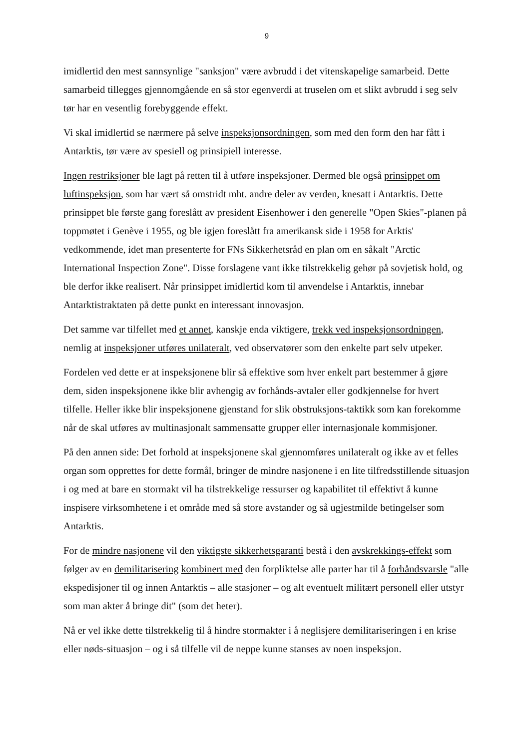9
imidlertid den mest sannsynlige "sanksjon" være avbrudd i det vitenskapelige samarbeid. Dette samarbeid tillegges gjennomgående en så stor egenverdi at truselen om et slikt avbrudd i seg selv tør har en vesentlig forebyggende effekt.
Vi skal imidlertid se nærmere på selve inspeksjonsordningen, som med den form den har fått i Antarktis, tør være av spesiell og prinsipiell interesse.
Ingen restriksjoner ble lagt på retten til å utføre inspeksjoner. Dermed ble også prinsippet om luftinspeksjon, som har vært så omstridt mht. andre deler av verden, knesatt i Antarktis. Dette prinsippet ble første gang foreslått av president Eisenhower i den generelle "Open Skies"-planen på toppmøtet i Genève i 1955, og ble igjen foreslått fra amerikansk side i 1958 for Arktis' vedkommende, idet man presenterte for FNs Sikkerhetsråd en plan om en såkalt "Arctic International Inspection Zone". Disse forslagene vant ikke tilstrekkelig gehør på sovjetisk hold, og ble derfor ikke realisert. Når prinsippet imidlertid kom til anvendelse i Antarktis, innebar Antarktistraktaten på dette punkt en interessant innovasjon.
Det samme var tilfellet med et annet, kanskje enda viktigere, trekk ved inspeksjonsordningen, nemlig at inspeksjoner utføres unilateralt, ved observatører som den enkelte part selv utpeker.
Fordelen ved dette er at inspeksjonene blir så effektive som hver enkelt part bestemmer å gjøre dem, siden inspeksjonene ikke blir avhengig av forhånds-avtaler eller godkjennelse for hvert tilfelle. Heller ikke blir inspeksjonene gjenstand for slik obstruksjons-taktikk som kan forekomme når de skal utføres av multinasjonalt sammensatte grupper eller internasjonale kommisjoner.
På den annen side: Det forhold at inspeksjonene skal gjennomføres unilateralt og ikke av et felles organ som opprettes for dette formål, bringer de mindre nasjonene i en lite tilfredsstillende situasjon i og med at bare en stormakt vil ha tilstrekkelige ressurser og kapabilitet til effektivt å kunne inspisere virksomhetene i et område med så store avstander og så ugjestmilde betingelser som Antarktis.
For de mindre nasjonene vil den viktigste sikkerhetsgaranti bestå i den avskrekkings-effekt som følger av en demilitarisering kombinert med den forpliktelse alle parter har til å forhåndsvarsle "alle ekspedisjoner til og innen Antarktis – alle stasjoner – og alt eventuelt militært personell eller utstyr som man akter å bringe dit" (som det heter).
Nå er vel ikke dette tilstrekkelig til å hindre stormakter i å neglisjere demilitariseringen i en krise eller nøds-situasjon – og i så tilfelle vil de neppe kunne stanses av noen inspeksjon.